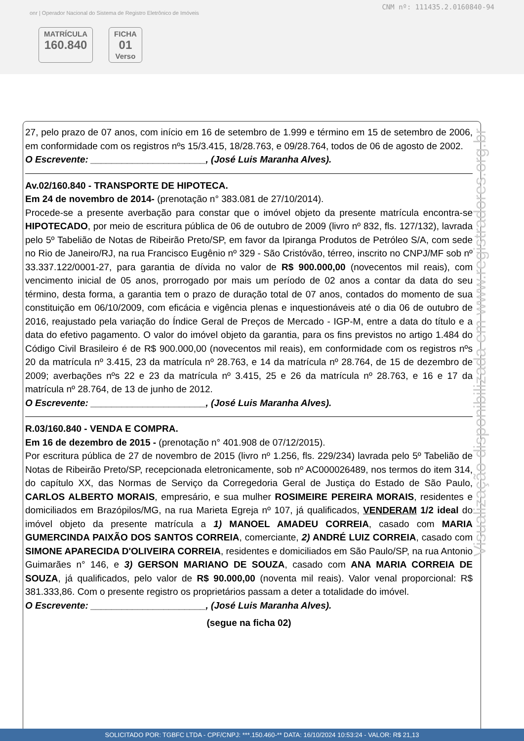CNM nº: 111435.2.0160840-94
onr | Operador Nacional do Sistema de Registro Eletrônico de Imóveis
MATRÍCULA
160.840
FICHA
01
Verso
27, pelo prazo de 07 anos, com início em 16 de setembro de 1.999 e término em 15 de setembro de 2006, em conformidade com os registros nºs 15/3.415, 18/28.763, e 09/28.764, todos de 06 de agosto de 2002.
O Escrevente: ______________________, (José Luis Maranha Alves).
Av.02/160.840 - TRANSPORTE DE HIPOTECA.
Em 24 de novembro de 2014- (prenotação n° 383.081 de 27/10/2014).
Procede-se a presente averbação para constar que o imóvel objeto da presente matrícula encontra-se HIPOTECADO, por meio de escritura pública de 06 de outubro de 2009 (livro nº 832, fls. 127/132), lavrada pelo 5º Tabelião de Notas de Ribeirão Preto/SP, em favor da Ipiranga Produtos de Petróleo S/A, com sede no Rio de Janeiro/RJ, na rua Francisco Eugênio nº 329 - São Cristóvão, térreo, inscrito no CNPJ/MF sob nº 33.337.122/0001-27, para garantia de dívida no valor de R$ 900.000,00 (novecentos mil reais), com vencimento inicial de 05 anos, prorrogado por mais um período de 02 anos a contar da data do seu término, desta forma, a garantia tem o prazo de duração total de 07 anos, contados do momento de sua constituição em 06/10/2009, com eficácia e vigência plenas e inquestionáveis até o dia 06 de outubro de 2016, reajustado pela variação do Índice Geral de Preços de Mercado - IGP-M, entre a data do título e a data do efetivo pagamento. O valor do imóvel objeto da garantia, para os fins previstos no artigo 1.484 do Código Civil Brasileiro é de R$ 900.000,00 (novecentos mil reais), em conformidade com os registros nºs 20 da matrícula nº 3.415, 23 da matrícula nº 28.763, e 14 da matrícula nº 28.764, de 15 de dezembro de 2009; averbações nºs 22 e 23 da matrícula nº 3.415, 25 e 26 da matrícula nº 28.763, e 16 e 17 da matrícula nº 28.764, de 13 de junho de 2012.
O Escrevente: ______________________, (José Luis Maranha Alves).
R.03/160.840 - VENDA E COMPRA.
Em 16 de dezembro de 2015 - (prenotação n° 401.908 de 07/12/2015).
Por escritura pública de 27 de novembro de 2015 (livro nº 1.256, fls. 229/234) lavrada pelo 5º Tabelião de Notas de Ribeirão Preto/SP, recepcionada eletronicamente, sob nº AC000026489, nos termos do item 314, do capítulo XX, das Normas de Serviço da Corregedoria Geral de Justiça do Estado de São Paulo, CARLOS ALBERTO MORAIS, empresário, e sua mulher ROSIMEIRE PEREIRA MORAIS, residentes e domiciliados em Brazópilos/MG, na rua Marieta Egreja nº 107, já qualificados, VENDERAM 1/2 ideal do imóvel objeto da presente matrícula a 1) MANOEL AMADEU CORREIA, casado com MARIA GUMERCINDA PAIXÃO DOS SANTOS CORREIA, comerciante, 2) ANDRÉ LUIZ CORREIA, casado com SIMONE APARECIDA D'OLIVEIRA CORREIA, residentes e domiciliados em São Paulo/SP, na rua Antonio Guimarães n° 146, e 3) GERSON MARIANO DE SOUZA, casado com ANA MARIA CORREIA DE SOUZA, já qualificados, pelo valor de R$ 90.000,00 (noventa mil reais). Valor venal proporcional: R$ 381.333,86. Com o presente registro os proprietários passam a deter a totalidade do imóvel.
O Escrevente: ______________________, (José Luis Maranha Alves).
(segue na ficha 02)
Visualização disponibilizada em www.registradores.org.br
SOLICITADO POR: TGBFC LTDA - CPF/CNPJ: ***.150.460-** DATA: 16/10/2024 10:53:24 - VALOR: R$ 21,13